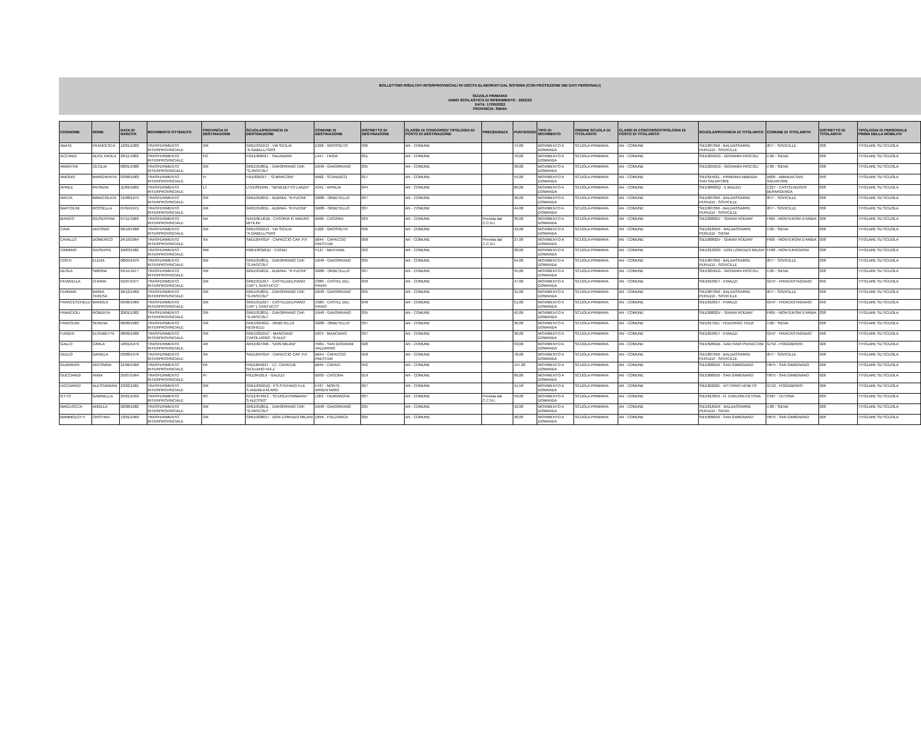BOLLETTINO RISULTATI INTERPROVINCIALI IN USCITA ELABORATI DAL SISTEMA (CON PROTEZIONE DEI DATI PERSONALI)
SCUOLA PRIMARIA
ANNO SCOLASTICO DI RIFERIMENTO : 2022/23
DATA: 17/05/2022
PROVINCIA: SIENA
| COGNOME | NOME | DATA DI NASCITA | MOVIMENTO OTTENUTO | PROVINCIA DI DESTINAZIONE | SCUOLA/PROVINCIA DI DESTINAZIONE | COMUNE DI DESTINAZIONE | DISTRETTO DI DESTINAZIONE | CLASSE DI CONCORSO/ TIPOLOGIA DI POSTO DI DESTINAZIONE | PRECEDENZA | PUNTEGGIO | TIPO DI MOVIMENTO | ORDINE SCUOLA DI TITOLARITA' | CLASSI DI CONCORSO/TIPOLOGIA DI POSTO DI TITOLARITA' | SCUOLA/PROVINCIA DI TITOLARITA' | COMUNE DI TITOLARITA' | DISTRETTO DI TITOLARITA' | TIPOLOGIA DI PERSONALE PRIMA DELLA MOBILITA' |
| --- | --- | --- | --- | --- | --- | --- | --- | --- | --- | --- | --- | --- | --- | --- | --- | --- | --- |
| ABATE | FRANCESCA | 12/01/1983 | TRASFERIMENTO INTERPROVINCIALE | GR | GREE831013 - VIA SICILIA "A.GABELLI"GR3 | E202 - GROSSETO | 036 | AN - COMUNE | | 74,00 | MOVIMENTO A DOMANDA | SCUOLA PRIMARIA | AN - COMUNE | SIEE807056 - BALDASSARRE PERUZZI - SOVICILLE | I877 - SOVICILLE | 038 | TITOLARE SU SCUOLA |
| ACCARDI | ALICE PAOLA | 20/11/1982 | TRASFERIMENTO INTERPROVINCIALE | FG | FGEE85801T - SALANDRA | L447 - TROIA | 031 | AN - COMUNE | | 70,00 | MOVIMENTO A DOMANDA | SCUOLA PRIMARIA | AN - COMUNE | SIEE82501G - GIOVANNI PASCOLI | I726 - SIENA | 038 | TITOLARE SU SCUOLA |
| AMANTINI | CECILIA | 08/01/1980 | TRASFERIMENTO INTERPROVINCIALE | GR | GREE81801L - GAVORRANO CAP. "G.PASCOLI" | D948 - GAVORRANO | 035 | AN - COMUNE | | 36,00 | MOVIMENTO A DOMANDA | SCUOLA PRIMARIA | AN - COMUNE | SIEE82501G - GIOVANNI PASCOLI | I726 - SIENA | 038 | TITOLARE SU SCUOLA |
| AMODIO | MARGHERITA | 03/06/1983 | TRASFERIMENTO INTERPROVINCIALE | FI | FIEE83501T - "G.MARCONI" | B962 - SCANDICCI | 017 | AN - COMUNE | | 54,00 | MOVIMENTO A DOMANDA | SCUOLA PRIMARIA | AN - COMUNE | SIEE815011 - PRIMARIA ABBADIA SAN SALVATORE | A006 - ABBADIA SAN SALVATORE | 040 | TITOLARE SU SCUOLA |
| APRILE | PATRIZIA | 11/09/1960 | TRASFERIMENTO INTERPROVINCIALE | LT | LTEE83104N - "BENEDETTO LANZA" | A341 - APRILIA | 044 | AN - COMUNE | | 89,00 | MOVIMENTO A DOMANDA | SCUOLA PRIMARIA | AN - COMUNE | SIEE80903Q - E.MAZZEI | C227 - CASTELNUOVO BERARDENGA | 038 | TITOLARE SU SCUOLA |
| ARUTA | IMMACOLATA | 31/08/1974 | TRASFERIMENTO INTERPROVINCIALE | GR | GREE816011 - ALBINIA- "R.FUCINI" | G088 - ORBETELLO | 037 | AN - COMUNE | | 36,00 | MOVIMENTO A DOMANDA | SCUOLA PRIMARIA | AN - COMUNE | SIEE807056 - BALDASSARRE PERUZZI - SOVICILLE | I877 - SOVICILLE | 038 | TITOLARE SU SCUOLA |
| BARTOLINI | ROSSELLA | 07/04/1971 | TRASFERIMENTO INTERPROVINCIALE | GR | GREE816011 - ALBINIA- "R.FUCINI" | G088 - ORBETELLO | 037 | AN - COMUNE | | 44,00 | MOVIMENTO A DOMANDA | SCUOLA PRIMARIA | AN - COMUNE | SIEE807056 - BALDASSARRE PERUZZI - SOVICILLE | I877 - SOVICILLE | 038 | TITOLARE SU SCUOLA |
| BIANCO | GIUSEPPINA | 07/11/1966 | TRASFERIMENTO INTERPROVINCIALE | NA | NAEE8EU01B - CASORIA IC MAURO MITILINI | B990 - CASORIA | 029 | AN - COMUNE | Prevista dal C.C.N.I. | 30,00 | MOVIMENTO A DOMANDA | SCUOLA PRIMARIA | AN - COMUNE | SIEE80802V - 'GIANNI RODARI' | F605 - MONTERONI D'ARBIA | 038 | TITOLARE SU SCUOLA |
| CAVA | ANTONIO | 06/10/1968 | TRASFERIMENTO INTERPROVINCIALE | GR | GREE831013 - VIA SICILIA "A.GABELLI"GR3 | E202 - GROSSETO | 036 | AN - COMUNE | | 43,00 | MOVIMENTO A DOMANDA | SCUOLA PRIMARIA | AN - COMUNE | SIEE81601R - BALDASSARRE PERUZZI - SIENA | I726 - SIENA | 038 | TITOLARE SU SCUOLA |
| CAVALLO | DOMENICO | 24/10/1964 | TRASFERIMENTO INTERPROVINCIALE | SA | SAEE8AY01P - CAPACCIO CAP. P.P. | B644 - CAPACCIO PAESTUM | 058 | AN - COMUNE | Prevista dal C.C.N.I. | 27,00 | MOVIMENTO A DOMANDA | SCUOLA PRIMARIA | AN - COMUNE | SIEE80802V - 'GIANNI RODARI' | F605 - MONTERONI D'ARBIA | 038 | TITOLARE SU SCUOLA |
| CIMMINO | GIUSEPPE | 29/03/1981 | TRASFERIMENTO INTERPROVINCIALE | RM | RMEE8CB01D - CASALI | F127 - MENTANA | 032 | AN - COMUNE | | 28,00 | MOVIMENTO A DOMANDA | SCUOLA PRIMARIA | AN - COMUNE | SIEE81203G - DON LORENZO MILANI | F598 - MONTERIGGIONI | 038 | TITOLARE SU SCUOLA |
| CONTI | ELENA | 08/04/1979 | TRASFERIMENTO INTERPROVINCIALE | GR | GREE81801L - GAVORRANO CAP. "G.PASCOLI" | D948 - GAVORRANO | 035 | AN - COMUNE | | 54,00 | MOVIMENTO A DOMANDA | SCUOLA PRIMARIA | AN - COMUNE | SIEE807056 - BALDASSARRE PERUZZI - SOVICILLE | I877 - SOVICILLE | 038 | TITOLARE SU SCUOLA |
| DEOLA | SIMONA | 05/11/1977 | TRASFERIMENTO INTERPROVINCIALE | GR | GREE816011 - ALBINIA- "R.FUCINI" | G088 - ORBETELLO | 037 | AN - COMUNE | | 45,00 | MOVIMENTO A DOMANDA | SCUOLA PRIMARIA | AN - COMUNE | SIEE82501G - GIOVANNI PASCOLI | I726 - SIENA | 038 | TITOLARE SU SCUOLA |
| FATARELLA | CHIARA | 01/07/1977 | TRASFERIMENTO INTERPROVINCIALE | GR | GREE81101T - CASTELDELPIANO CAP."L.SANTUCCI" | C085 - CASTEL DEL PIANO | 040 | AN - COMUNE | | 47,00 | MOVIMENTO A DOMANDA | SCUOLA PRIMARIA | AN - COMUNE | SIEE81001T - P.MAZZI | G547 - PIANCASTAGNAIO | 040 | TITOLARE SU SCUOLA |
| FERRARI | MARIA TERESA | 26/12/1969 | TRASFERIMENTO INTERPROVINCIALE | GR | GREE81801L - GAVORRANO CAP. "G.PASCOLI" | D948 - GAVORRANO | 035 | AN - COMUNE | | 31,00 | MOVIMENTO A DOMANDA | SCUOLA PRIMARIA | AN - COMUNE | SIEE807056 - BALDASSARRE PERUZZI - SOVICILLE | I877 - SOVICILLE | 038 | TITOLARE SU SCUOLA |
| FRANCESCHELLI | MANOLA | 05/06/1969 | TRASFERIMENTO INTERPROVINCIALE | GR | GREE81101T - CASTELDELPIANO CAP."L.SANTUCCI" | C085 - CASTEL DEL PIANO | 040 | AN - COMUNE | | 51,00 | MOVIMENTO A DOMANDA | SCUOLA PRIMARIA | AN - COMUNE | SIEE81001T - P.MAZZI | G547 - PIANCASTAGNAIO | 040 | TITOLARE SU SCUOLA |
| FRANCIOLI | ROBERTA | 20/01/1982 | TRASFERIMENTO INTERPROVINCIALE | GR | GREE81801L - GAVORRANO CAP. "G.PASCOLI" | D948 - GAVORRANO | 035 | AN - COMUNE | | 42,00 | MOVIMENTO A DOMANDA | SCUOLA PRIMARIA | AN - COMUNE | SIEE80802V - 'GIANNI RODARI' | F605 - MONTERONI D'ARBIA | 038 | TITOLARE SU SCUOLA |
| FRAVOLINI | SERENA | 06/06/1983 | TRASFERIMENTO INTERPROVINCIALE | GR | GREE824021 - ORBETELLO NEGHELLI | G088 - ORBETELLO | 037 | AN - COMUNE | | 36,00 | MOVIMENTO A DOMANDA | SCUOLA PRIMARIA | AN - COMUNE | SIEE81701L - FEDERIGO TOZZI | I726 - SIENA | 038 | TITOLARE SU SCUOLA |
| FUNGHI | ELISABETTA | 08/06/1968 | TRASFERIMENTO INTERPROVINCIALE | GR | GREE82101C - MANCIANO CAPOLUOGO -"P.ALDI" | E875 - MANCIANO | 037 | AN - COMUNE | | 38,00 | MOVIMENTO A DOMANDA | SCUOLA PRIMARIA | AN - COMUNE | SIEE81001T - P.MAZZI | G547 - PIANCASTAGNAIO | 040 | TITOLARE SU SCUOLA |
| GALLO | CARLA | 10/01/1979 | TRASFERIMENTO INTERPROVINCIALE | AR | AREE827046 - "DON MILANI" | H901 - SAN GIOVANNI VALDARNO | 028 | AN - COMUNE | | 50,00 | MOVIMENTO A DOMANDA | SCUOLA PRIMARIA | AN - COMUNE | SIEE82601B - GAETANO PIERACCINI | G752 - POGGIBONSI | 026 | TITOLARE SU SCUOLA |
| GIULIO | DANIELA | 03/08/1976 | TRASFERIMENTO INTERPROVINCIALE | SA | SAEE8AY01P - CAPACCIO CAP. P.P. | B644 - CAPACCIO PAESTUM | 058 | AN - COMUNE | | 78,00 | MOVIMENTO A DOMANDA | SCUOLA PRIMARIA | AN - COMUNE | SIEE807056 - BALDASSARRE PERUZZI - SOVICILLE | I877 - SOVICILLE | 038 | TITOLARE SU SCUOLA |
| GUARRASI | ANTONINA | 21/06/1969 | TRASFERIMENTO INTERPROVINCIALE | PA | PAEE8A401T - I.C. CAPACI/B. SICILIANO-VIA Z | B645 - CAPACI | 042 | AN - COMUNE | | 147,00 | MOVIMENTO A DOMANDA | SCUOLA PRIMARIA | AN - COMUNE | SIEE806016 - SAN GIMIGNANO | H875 - SAN GIMIGNANO | 026 | TITOLARE SU SCUOLA |
| GUCCIARDI | ANNA | 25/07/1964 | TRASFERIMENTO INTERPROVINCIALE | PI | PIEE84101X - GALILEI | B950 - CASCINA | 019 | AN - COMUNE | | 66,00 | MOVIMENTO A DOMANDA | SCUOLA PRIMARIA | AN - COMUNE | SIEE806016 - SAN GIMIGNANO | H875 - SAN GIMIGNANO | 026 | TITOLARE SU SCUOLA |
| IACCARINO | ALESSANDRA | 23/02/1981 | TRASFERIMENTO INTERPROVINCIALE | GR | GREE82501Q - P.S.STEFANO P.LE S.ANDREA M.ARG | F437 - MONTE ARGENTARIO | 037 | AN - COMUNE | | 41,50 | MOVIMENTO A DOMANDA | SCUOLA PRIMARIA | AN - COMUNE | SIEE822025 - VITTORIO VENETO | G752 - POGGIBONSI | 026 | TITOLARE SU SCUOLA |
| IETTO | GABRIELLA | 25/01/1959 | TRASFERIMENTO INTERPROVINCIALE | RC | RCEE87401C - SCUOLA PRIMARIA " S.ALESSIO" | L063 - TAURIANOVA | 037 | AN - COMUNE | Prevista dal C.C.N.I. | 59,00 | MOVIMENTO A DOMANDA | SCUOLA PRIMARIA | AN - COMUNE | SIEE813019 - N. CARLONI-CETONA | C587 - CETONA | 039 | TITOLARE SU SCUOLA |
| MAGLIOCCA | ANGELA | 02/08/1982 | TRASFERIMENTO INTERPROVINCIALE | GR | GREE81801L - GAVORRANO CAP. "G.PASCOLI" | D948 - GAVORRANO | 035 | AN - COMUNE | | 42,00 | MOVIMENTO A DOMANDA | SCUOLA PRIMARIA | AN - COMUNE | SIEE81601R - BALDASSARRE PERUZZI - SIENA | I726 - SIENA | 038 | TITOLARE SU SCUOLA |
| MAMMOLOTTI | CRISTINA | 13/01/1969 | TRASFERIMENTO INTERPROVINCIALE | GR | GREE828017 - DON LORENZO MILANI | D656 - FOLLONICA | 035 | AN - COMUNE | | 48,00 | MOVIMENTO A DOMANDA | SCUOLA PRIMARIA | AN - COMUNE | SIEE806016 - SAN GIMIGNANO | H875 - SAN GIMIGNANO | 026 | TITOLARE SU SCUOLA |